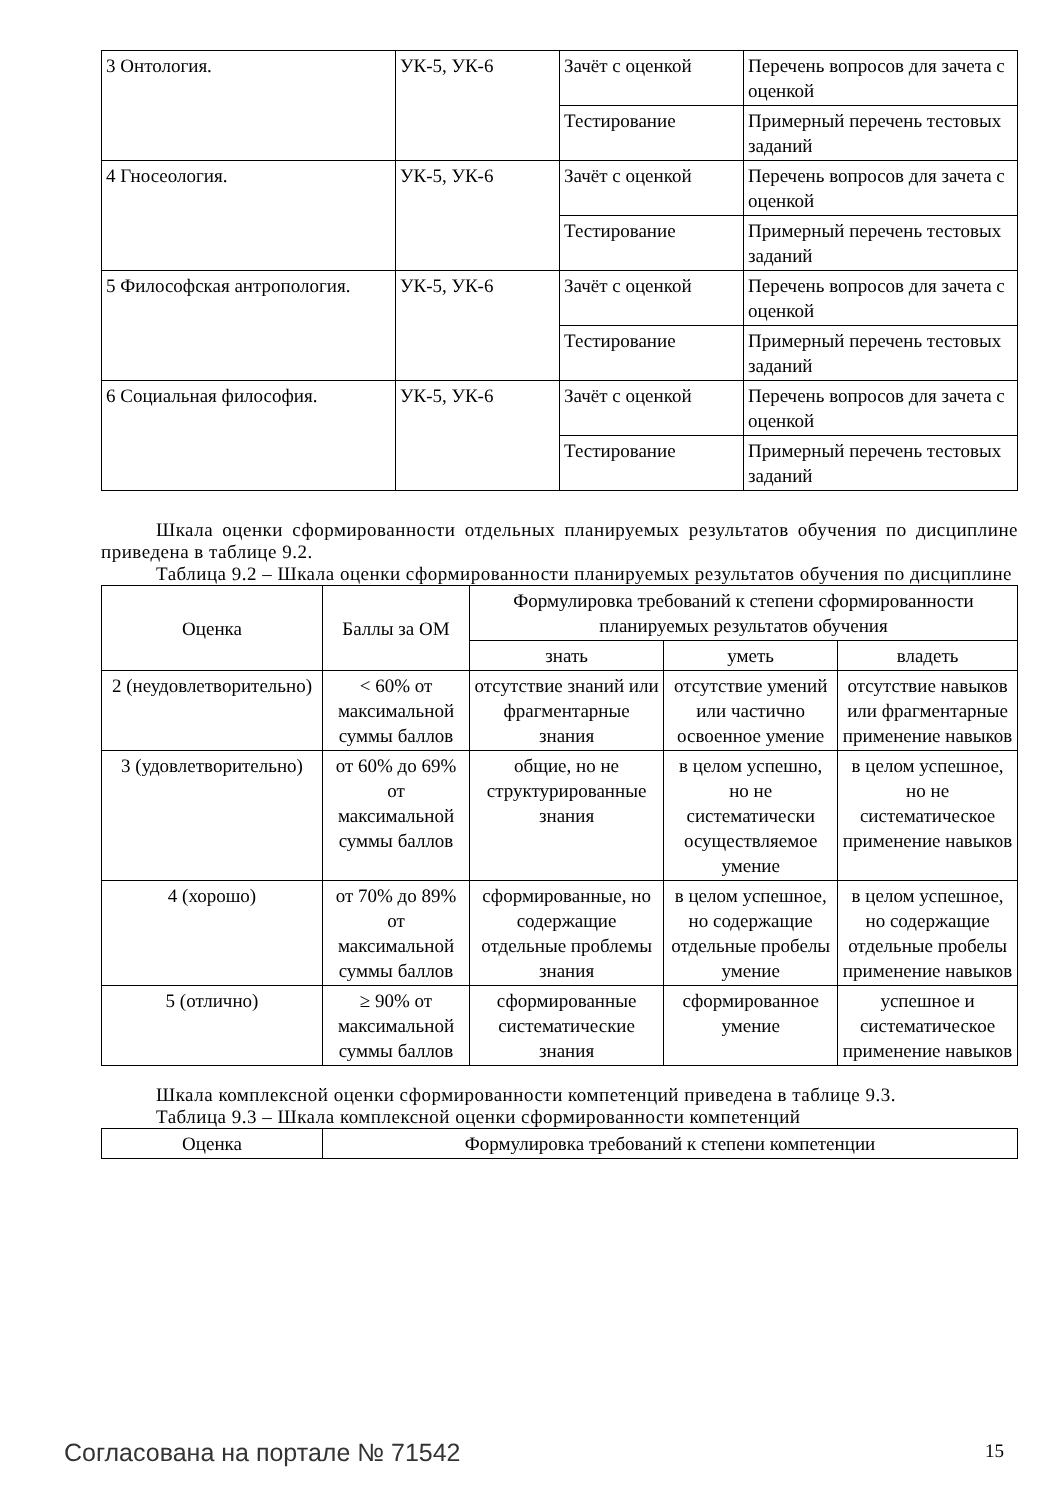| 3 Онтология. | УК-5, УК-6 | Зачёт с оценкой | Перечень вопросов для зачета с оценкой |
| | | Тестирование | Примерный перечень тестовых заданий |
| 4 Гносеология. | УК-5, УК-6 | Зачёт с оценкой | Перечень вопросов для зачета с оценкой |
| | | Тестирование | Примерный перечень тестовых заданий |
| 5 Философская антропология. | УК-5, УК-6 | Зачёт с оценкой | Перечень вопросов для зачета с оценкой |
| | | Тестирование | Примерный перечень тестовых заданий |
| 6 Социальная философия. | УК-5, УК-6 | Зачёт с оценкой | Перечень вопросов для зачета с оценкой |
| | | Тестирование | Примерный перечень тестовых заданий |
Шкала оценки сформированности отдельных планируемых результатов обучения по дисциплине приведена в таблице 9.2.
Таблица 9.2 – Шкала оценки сформированности планируемых результатов обучения по дисциплине
| Оценка | Баллы за ОМ | Формулировка требований к степени сформированности планируемых результатов обучения | | |
| --- | --- | --- | --- | --- |
| | | знать | уметь | владеть |
| 2 (неудовлетворительно) | < 60% от максимальной суммы баллов | отсутствие знаний или фрагментарные знания | отсутствие умений или частично освоенное умение | отсутствие навыков или фрагментарные применение навыков |
| 3 (удовлетворительно) | от 60% до 69% от максимальной суммы баллов | общие, но не структурированные знания | в целом успешно, но не систематически осуществляемое умение | в целом успешное, но не систематическое применение навыков |
| 4 (хорошо) | от 70% до 89% от максимальной суммы баллов | сформированные, но содержащие отдельные проблемы знания | в целом успешное, но содержащие отдельные пробелы умение | в целом успешное, но содержащие отдельные пробелы применение навыков |
| 5 (отлично) | ≥ 90% от максимальной суммы баллов | сформированные систематические знания | сформированное умение | успешное и систематическое применение навыков |
Шкала комплексной оценки сформированности компетенций приведена в таблице 9.3.
Таблица 9.3 – Шкала комплексной оценки сформированности компетенций
| Оценка | Формулировка требований к степени компетенции |
| --- | --- |
Согласована на портале № 71542 15